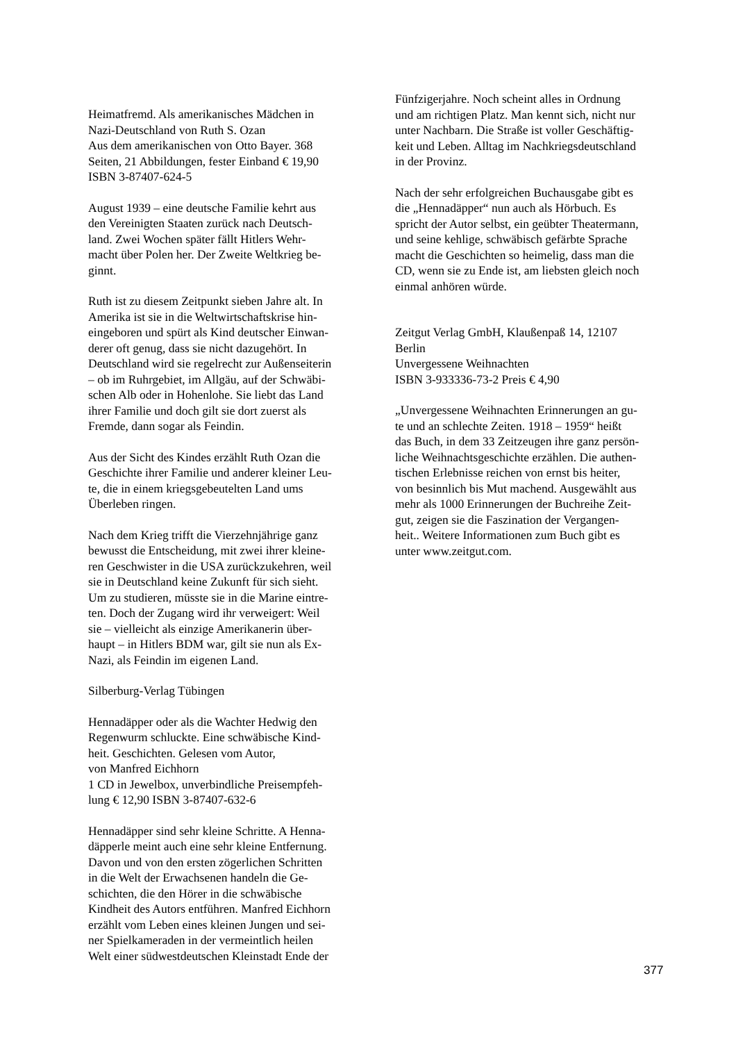Heimatfremd. Als amerikanisches Mädchen in
Nazi-Deutschland von Ruth S. Ozan
Aus dem amerikanischen von Otto Bayer. 368
Seiten, 21 Abbildungen, fester Einband € 19,90
ISBN 3-87407-624-5
August 1939 – eine deutsche Familie kehrt aus
den Vereinigten Staaten zurück nach Deutsch-
land. Zwei Wochen später fällt Hitlers Wehr-
macht über Polen her. Der Zweite Weltkrieg be-
ginnt.
Ruth ist zu diesem Zeitpunkt sieben Jahre alt. In
Amerika ist sie in die Weltwirtschaftskrise hin-
eingeboren und spürt als Kind deutscher Einwan-
derer oft genug, dass sie nicht dazugehört. In
Deutschland wird sie regelrecht zur Außenseiterin
– ob im Ruhrgebiet, im Allgäu, auf der Schwäbi-
schen Alb oder in Hohenlohe. Sie liebt das Land
ihrer Familie und doch gilt sie dort zuerst als
Fremde, dann sogar als Feindin.
Aus der Sicht des Kindes erzählt Ruth Ozan die
Geschichte ihrer Familie und anderer kleiner Leu-
te, die in einem kriegsgebeutelten Land ums
Überleben ringen.
Nach dem Krieg trifft die Vierzehnjährige ganz
bewusst die Entscheidung, mit zwei ihrer kleine-
ren Geschwister in die USA zurückzukehren, weil
sie in Deutschland keine Zukunft für sich sieht.
Um zu studieren, müsste sie in die Marine eintre-
ten. Doch der Zugang wird ihr verweigert: Weil
sie – vielleicht als einzige Amerikanerin über-
haupt – in Hitlers BDM war, gilt sie nun als Ex-
Nazi, als Feindin im eigenen Land.
Silberburg-Verlag Tübingen
Hennadäpper oder als die Wachter Hedwig den
Regenwurm schluckte. Eine schwäbische Kind-
heit. Geschichten. Gelesen vom Autor,
von Manfred Eichhorn
1 CD in Jewelbox, unverbindliche Preisempfeh-
lung € 12,90 ISBN 3-87407-632-6
Hennadäpper sind sehr kleine Schritte. A Henna-
däpperle meint auch eine sehr kleine Entfernung.
Davon und von den ersten zögerlichen Schritten
in die Welt der Erwachsenen handeln die Ge-
schichten, die den Hörer in die schwäbische
Kindheit des Autors entführen. Manfred Eichhorn
erzählt vom Leben eines kleinen Jungen und sei-
ner Spielkameraden in der vermeintlich heilen
Welt einer südwestdeutschen Kleinstadt Ende der
Fünfzigerjahre. Noch scheint alles in Ordnung
und am richtigen Platz. Man kennt sich, nicht nur
unter Nachbarn. Die Straße ist voller Geschäftig-
keit und Leben. Alltag im Nachkriegsdeutschland
in der Provinz.
Nach der sehr erfolgreichen Buchausgabe gibt es
die „Hennadäpper“ nun auch als Hörbuch. Es
spricht der Autor selbst, ein geübter Theatermann,
und seine kehlige, schwäbisch gefärbte Sprache
macht die Geschichten so heimelig, dass man die
CD, wenn sie zu Ende ist, am liebsten gleich noch
einmal anhören würde.
Zeitgut Verlag GmbH, Klaußenpaß 14, 12107
Berlin
Unvergessene Weihnachten
ISBN 3-933336-73-2 Preis € 4,90
„Unvergessene Weihnachten Erinnerungen an gu-
te und an schlechte Zeiten. 1918 – 1959“ heißt
das Buch, in dem 33 Zeitzeugen ihre ganz persön-
liche Weihnachtsgeschichte erzählen. Die authen-
tischen Erlebnisse reichen von ernst bis heiter,
von besinnlich bis Mut machend. Ausgewählt aus
mehr als 1000 Erinnerungen der Buchreihe Zeit-
gut, zeigen sie die Faszination der Vergangen-
heit.. Weitere Informationen zum Buch gibt es
unter www.zeitgut.com.
377